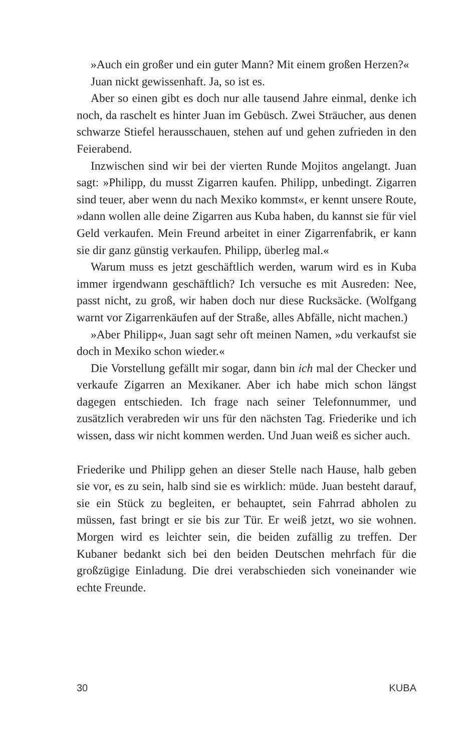»Auch ein großer und ein guter Mann? Mit einem großen Herzen?«
Juan nickt gewissenhaft. Ja, so ist es.
Aber so einen gibt es doch nur alle tausend Jahre einmal, denke ich noch, da raschelt es hinter Juan im Gebüsch. Zwei Sträucher, aus denen schwarze Stiefel herausschauen, stehen auf und gehen zufrieden in den Feierabend.
Inzwischen sind wir bei der vierten Runde Mojitos angelangt. Juan sagt: »Philipp, du musst Zigarren kaufen. Philipp, unbedingt. Zigarren sind teuer, aber wenn du nach Mexiko kommst«, er kennt unsere Route, »dann wollen alle deine Zigarren aus Kuba haben, du kannst sie für viel Geld verkaufen. Mein Freund arbeitet in einer Zigarrenfabrik, er kann sie dir ganz günstig verkaufen. Philipp, überleg mal.«
Warum muss es jetzt geschäftlich werden, warum wird es in Kuba immer irgendwann geschäftlich? Ich versuche es mit Ausreden: Nee, passt nicht, zu groß, wir haben doch nur diese Rucksäcke. (Wolfgang warnt vor Zigarrenkäufen auf der Straße, alles Abfälle, nicht machen.)
»Aber Philipp«, Juan sagt sehr oft meinen Namen, »du verkaufst sie doch in Mexiko schon wieder.«
Die Vorstellung gefällt mir sogar, dann bin ich mal der Checker und verkaufe Zigarren an Mexikaner. Aber ich habe mich schon längst dagegen entschieden. Ich frage nach seiner Telefonnummer, und zusätzlich verabreden wir uns für den nächsten Tag. Friederike und ich wissen, dass wir nicht kommen werden. Und Juan weiß es sicher auch.
Friederike und Philipp gehen an dieser Stelle nach Hause, halb geben sie vor, es zu sein, halb sind sie es wirklich: müde. Juan besteht darauf, sie ein Stück zu begleiten, er behauptet, sein Fahrrad abholen zu müssen, fast bringt er sie bis zur Tür. Er weiß jetzt, wo sie wohnen. Morgen wird es leichter sein, die beiden zufällig zu treffen. Der Kubaner bedankt sich bei den beiden Deutschen mehrfach für die großzügige Einladung. Die drei verabschieden sich voneinander wie echte Freunde.
30 KUBA